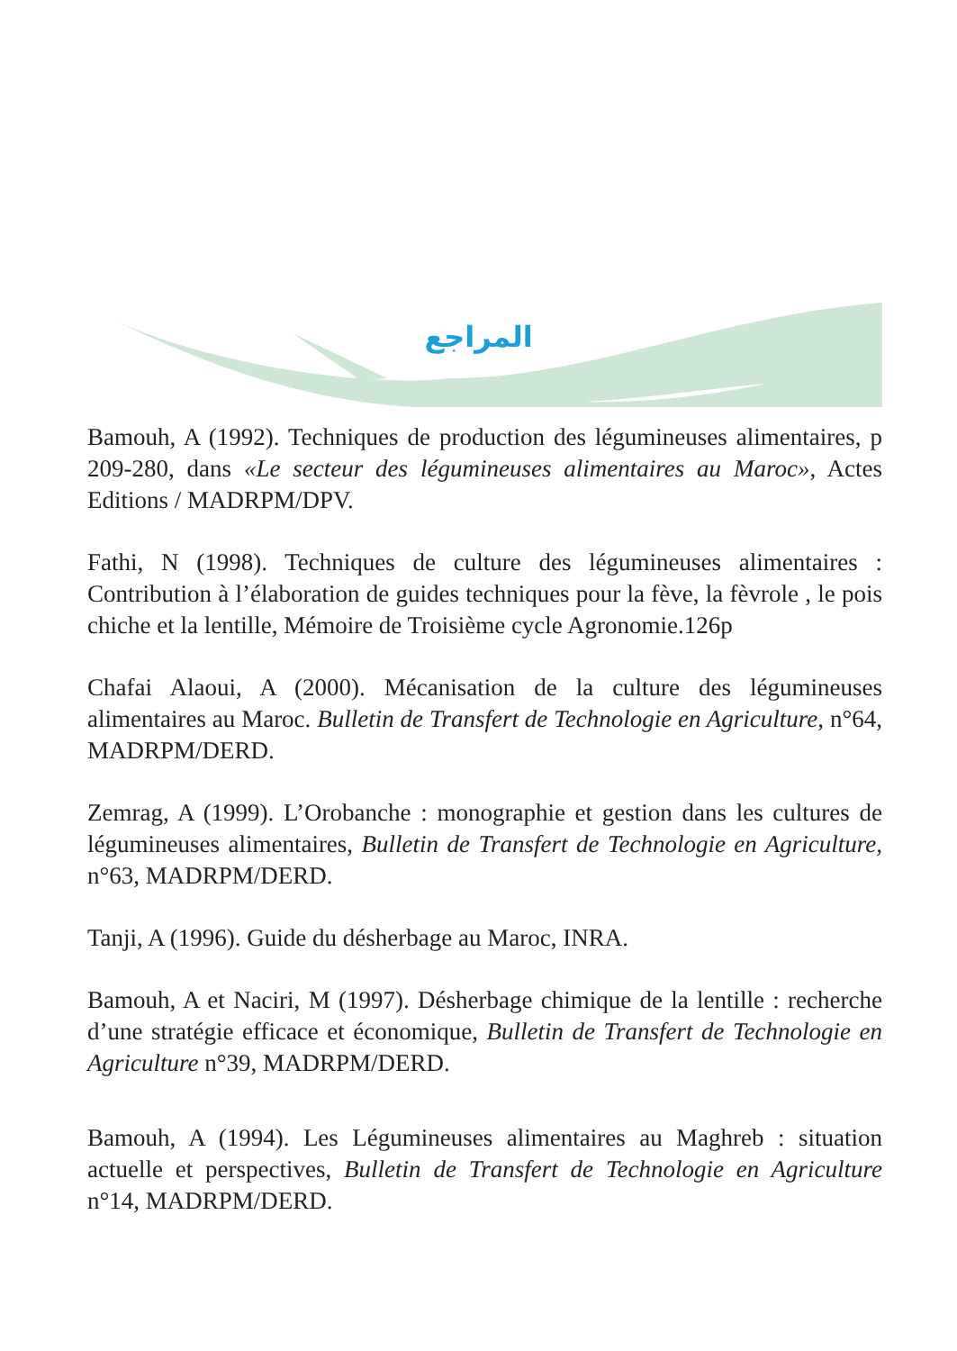المراجع
Bamouh, A (1992). Techniques de production des légumineuses alimentaires, p 209-280, dans «Le secteur des légumineuses alimentaires au Maroc», Actes Editions / MADRPM/DPV.
Fathi, N (1998). Techniques de culture des légumineuses alimentaires : Contribution à l’élaboration de guides techniques pour la fève, la fèvrole , le pois chiche et la lentille, Mémoire de Troisième cycle Agronomie.126p
Chafai Alaoui, A (2000). Mécanisation de la culture des légumineuses alimentaires au Maroc. Bulletin de Transfert de Technologie en Agriculture, n°64, MADRPM/DERD.
Zemrag, A (1999). L’Orobanche : monographie et gestion dans les cultures de légumineuses alimentaires, Bulletin de Transfert de Technologie en Agriculture, n°63, MADRPM/DERD.
Tanji, A (1996). Guide du désherbage au Maroc, INRA.
Bamouh, A et Naciri, M (1997). Désherbage chimique de la lentille : recherche d’une stratégie efficace et économique, Bulletin de Transfert de Technologie en Agriculture n°39, MADRPM/DERD.
Bamouh, A (1994). Les Légumineuses alimentaires au Maghreb : situation actuelle et perspectives, Bulletin de Transfert de Technologie en Agriculture n°14, MADRPM/DERD.